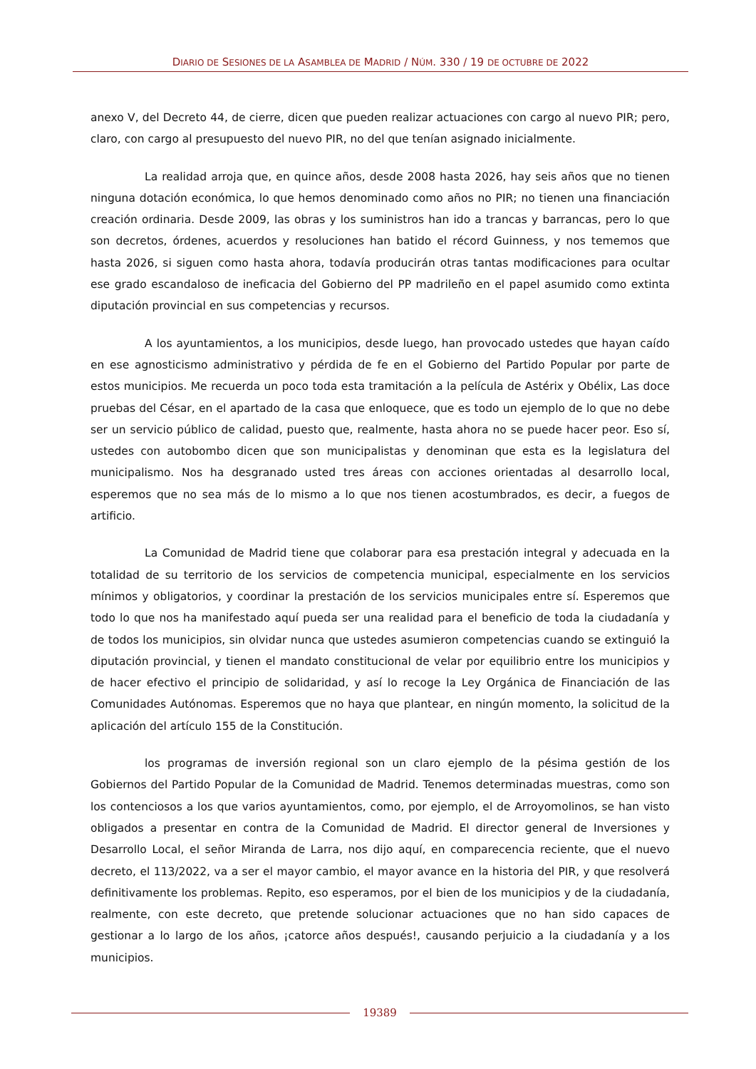DIARIO DE SESIONES DE LA ASAMBLEA DE MADRID / NÚM. 330 / 19 DE OCTUBRE DE 2022
anexo V, del Decreto 44, de cierre, dicen que pueden realizar actuaciones con cargo al nuevo PIR; pero, claro, con cargo al presupuesto del nuevo PIR, no del que tenían asignado inicialmente.
La realidad arroja que, en quince años, desde 2008 hasta 2026, hay seis años que no tienen ninguna dotación económica, lo que hemos denominado como años no PIR; no tienen una financiación creación ordinaria. Desde 2009, las obras y los suministros han ido a trancas y barrancas, pero lo que son decretos, órdenes, acuerdos y resoluciones han batido el récord Guinness, y nos tememos que hasta 2026, si siguen como hasta ahora, todavía producirán otras tantas modificaciones para ocultar ese grado escandaloso de ineficacia del Gobierno del PP madrileño en el papel asumido como extinta diputación provincial en sus competencias y recursos.
A los ayuntamientos, a los municipios, desde luego, han provocado ustedes que hayan caído en ese agnosticismo administrativo y pérdida de fe en el Gobierno del Partido Popular por parte de estos municipios. Me recuerda un poco toda esta tramitación a la película de Astérix y Obélix, Las doce pruebas del César, en el apartado de la casa que enloquece, que es todo un ejemplo de lo que no debe ser un servicio público de calidad, puesto que, realmente, hasta ahora no se puede hacer peor. Eso sí, ustedes con autobombo dicen que son municipalistas y denominan que esta es la legislatura del municipalismo. Nos ha desgranado usted tres áreas con acciones orientadas al desarrollo local, esperemos que no sea más de lo mismo a lo que nos tienen acostumbrados, es decir, a fuegos de artificio.
La Comunidad de Madrid tiene que colaborar para esa prestación integral y adecuada en la totalidad de su territorio de los servicios de competencia municipal, especialmente en los servicios mínimos y obligatorios, y coordinar la prestación de los servicios municipales entre sí. Esperemos que todo lo que nos ha manifestado aquí pueda ser una realidad para el beneficio de toda la ciudadanía y de todos los municipios, sin olvidar nunca que ustedes asumieron competencias cuando se extinguió la diputación provincial, y tienen el mandato constitucional de velar por equilibrio entre los municipios y de hacer efectivo el principio de solidaridad, y así lo recoge la Ley Orgánica de Financiación de las Comunidades Autónomas. Esperemos que no haya que plantear, en ningún momento, la solicitud de la aplicación del artículo 155 de la Constitución.
los programas de inversión regional son un claro ejemplo de la pésima gestión de los Gobiernos del Partido Popular de la Comunidad de Madrid. Tenemos determinadas muestras, como son los contenciosos a los que varios ayuntamientos, como, por ejemplo, el de Arroyomolinos, se han visto obligados a presentar en contra de la Comunidad de Madrid. El director general de Inversiones y Desarrollo Local, el señor Miranda de Larra, nos dijo aquí, en comparecencia reciente, que el nuevo decreto, el 113/2022, va a ser el mayor cambio, el mayor avance en la historia del PIR, y que resolverá definitivamente los problemas. Repito, eso esperamos, por el bien de los municipios y de la ciudadanía, realmente, con este decreto, que pretende solucionar actuaciones que no han sido capaces de gestionar a lo largo de los años, ¡catorce años después!, causando perjuicio a la ciudadanía y a los municipios.
19389